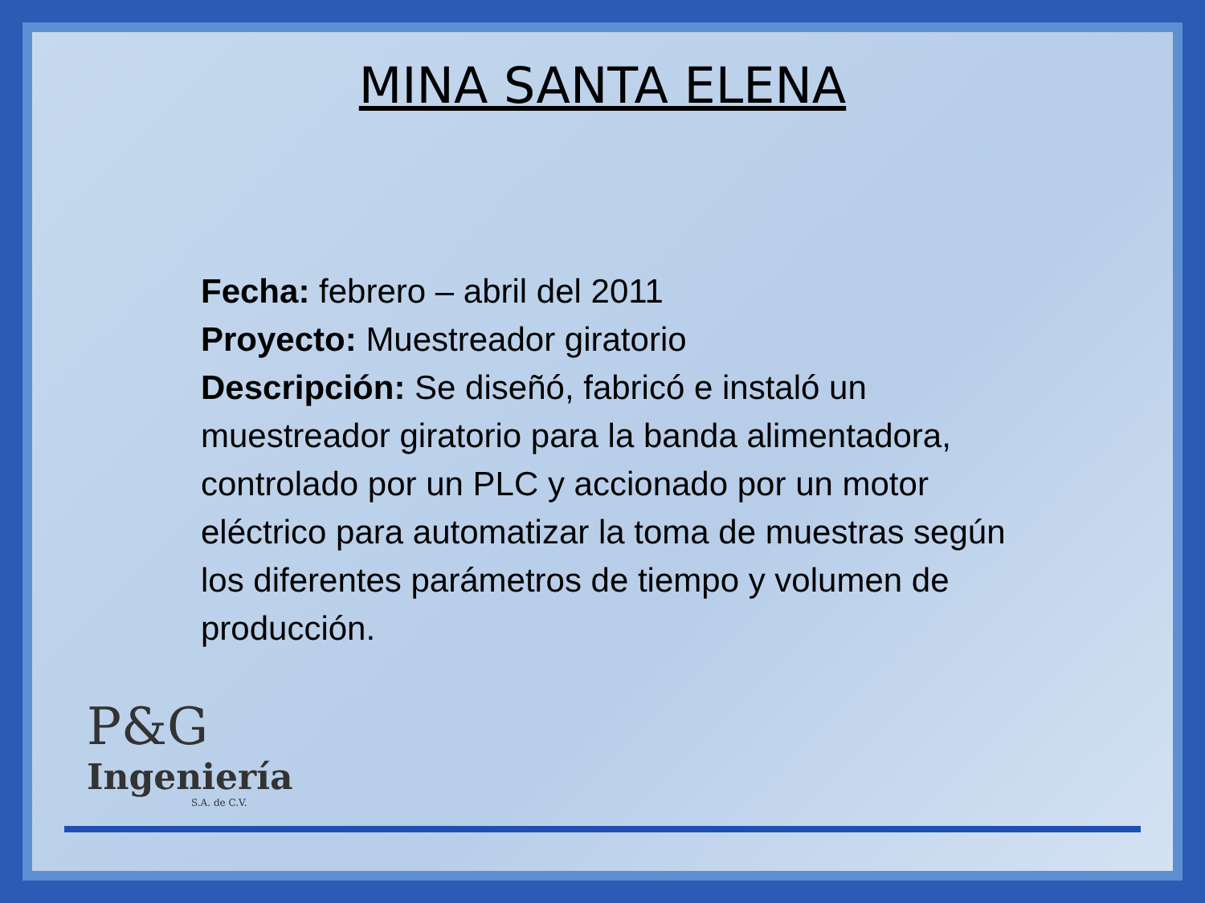MINA SANTA ELENA
Fecha: febrero – abril del 2011
Proyecto: Muestreador giratorio
Descripción: Se diseñó, fabricó e instaló un muestreador giratorio para la banda alimentadora, controlado por un PLC y accionado por un motor eléctrico para automatizar la toma de muestras según los diferentes parámetros de tiempo y volumen de producción.
P&G
Ingeniería
S.A. de C.V.